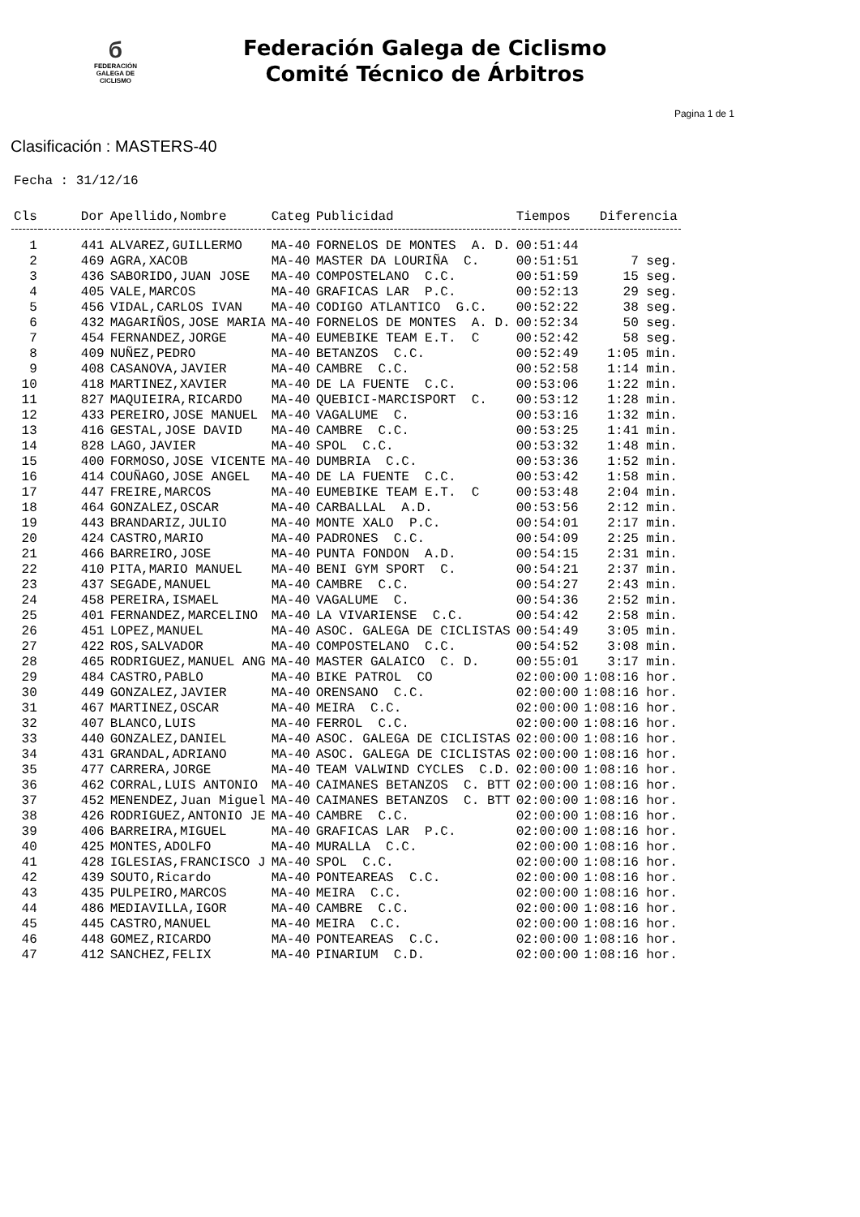б
FEDERACIÓN
GALEGA DE
CICLISMO
Federación Galega de Ciclismo
Comité Técnico de Árbitros
Pagina 1 de 1
Clasificación : MASTERS-40
Fecha : 31/12/16
| Cls | Dor | Apellido,Nombre | Categ | Publicidad | Tiempos | Diferencia |
| --- | --- | --- | --- | --- | --- | --- |
| 1 | 441 | ALVAREZ,GUILLERMO | MA-40 | FORNELOS DE MONTES A. D. | 00:51:44 | |
| 2 | 469 | AGRA,XACOB | MA-40 | MASTER DA LOURIÑA C. | 00:51:51 | 7 seg. |
| 3 | 436 | SABORIDO,JUAN JOSE | MA-40 | COMPOSTELANO C.C. | 00:51:59 | 15 seg. |
| 4 | 405 | VALE,MARCOS | MA-40 | GRAFICAS LAR P.C. | 00:52:13 | 29 seg. |
| 5 | 456 | VIDAL,CARLOS IVAN | MA-40 | CODIGO ATLANTICO G.C. | 00:52:22 | 38 seg. |
| 6 | 432 | MAGARIÑOS,JOSE MARIA | MA-40 | FORNELOS DE MONTES A. D. | 00:52:34 | 50 seg. |
| 7 | 454 | FERNANDEZ,JORGE | MA-40 | EUMEBIKE TEAM E.T. C | 00:52:42 | 58 seg. |
| 8 | 409 | NUÑEZ,PEDRO | MA-40 | BETANZOS C.C. | 00:52:49 | 1:05 min. |
| 9 | 408 | CASANOVA,JAVIER | MA-40 | CAMBRE C.C. | 00:52:58 | 1:14 min. |
| 10 | 418 | MARTINEZ,XAVIER | MA-40 | DE LA FUENTE C.C. | 00:53:06 | 1:22 min. |
| 11 | 827 | MAQUIEIRA,RICARDO | MA-40 | QUEBICI-MARCISPORT C. | 00:53:12 | 1:28 min. |
| 12 | 433 | PEREIRO,JOSE MANUEL | MA-40 | VAGALUME C. | 00:53:16 | 1:32 min. |
| 13 | 416 | GESTAL,JOSE DAVID | MA-40 | CAMBRE C.C. | 00:53:25 | 1:41 min. |
| 14 | 828 | LAGO,JAVIER | MA-40 | SPOL C.C. | 00:53:32 | 1:48 min. |
| 15 | 400 | FORMOSO,JOSE VICENTE | MA-40 | DUMBRIA C.C. | 00:53:36 | 1:52 min. |
| 16 | 414 | COUÑAGO,JOSE ANGEL | MA-40 | DE LA FUENTE C.C. | 00:53:42 | 1:58 min. |
| 17 | 447 | FREIRE,MARCOS | MA-40 | EUMEBIKE TEAM E.T. C | 00:53:48 | 2:04 min. |
| 18 | 464 | GONZALEZ,OSCAR | MA-40 | CARBALLAL A.D. | 00:53:56 | 2:12 min. |
| 19 | 443 | BRANDARIZ,JULIO | MA-40 | MONTE XALO P.C. | 00:54:01 | 2:17 min. |
| 20 | 424 | CASTRO,MARIO | MA-40 | PADRONES C.C. | 00:54:09 | 2:25 min. |
| 21 | 466 | BARREIRO,JOSE | MA-40 | PUNTA FONDON A.D. | 00:54:15 | 2:31 min. |
| 22 | 410 | PITA,MARIO MANUEL | MA-40 | BENI GYM SPORT C. | 00:54:21 | 2:37 min. |
| 23 | 437 | SEGADE,MANUEL | MA-40 | CAMBRE C.C. | 00:54:27 | 2:43 min. |
| 24 | 458 | PEREIRA,ISMAEL | MA-40 | VAGALUME C. | 00:54:36 | 2:52 min. |
| 25 | 401 | FERNANDEZ,MARCELINO | MA-40 | LA VIVARIENSE C.C. | 00:54:42 | 2:58 min. |
| 26 | 451 | LOPEZ,MANUEL | MA-40 | ASOC. GALEGA DE CICLISTAS | 00:54:49 | 3:05 min. |
| 27 | 422 | ROS,SALVADOR | MA-40 | COMPOSTELANO C.C. | 00:54:52 | 3:08 min. |
| 28 | 465 | RODRIGUEZ,MANUEL ANG | MA-40 | MASTER GALAICO C. D. | 00:55:01 | 3:17 min. |
| 29 | 484 | CASTRO,PABLO | MA-40 | BIKE PATROL CO | 02:00:00 | 1:08:16 hor. |
| 30 | 449 | GONZALEZ,JAVIER | MA-40 | ORENSANO C.C. | 02:00:00 | 1:08:16 hor. |
| 31 | 467 | MARTINEZ,OSCAR | MA-40 | MEIRA C.C. | 02:00:00 | 1:08:16 hor. |
| 32 | 407 | BLANCO,LUIS | MA-40 | FERROL C.C. | 02:00:00 | 1:08:16 hor. |
| 33 | 440 | GONZALEZ,DANIEL | MA-40 | ASOC. GALEGA DE CICLISTAS | 02:00:00 | 1:08:16 hor. |
| 34 | 431 | GRANDAL,ADRIANO | MA-40 | ASOC. GALEGA DE CICLISTAS | 02:00:00 | 1:08:16 hor. |
| 35 | 477 | CARRERA,JORGE | MA-40 | TEAM VALWIND CYCLES C.D. | 02:00:00 | 1:08:16 hor. |
| 36 | 462 | CORRAL,LUIS ANTONIO | MA-40 | CAIMANES BETANZOS C. BTT | 02:00:00 | 1:08:16 hor. |
| 37 | 452 | MENENDEZ,Juan Miguel | MA-40 | CAIMANES BETANZOS C. BTT | 02:00:00 | 1:08:16 hor. |
| 38 | 426 | RODRIGUEZ,ANTONIO JE | MA-40 | CAMBRE C.C. | 02:00:00 | 1:08:16 hor. |
| 39 | 406 | BARREIRA,MIGUEL | MA-40 | GRAFICAS LAR P.C. | 02:00:00 | 1:08:16 hor. |
| 40 | 425 | MONTES,ADOLFO | MA-40 | MURALLA C.C. | 02:00:00 | 1:08:16 hor. |
| 41 | 428 | IGLESIAS,FRANCISCO J | MA-40 | SPOL C.C. | 02:00:00 | 1:08:16 hor. |
| 42 | 439 | SOUTO,Ricardo | MA-40 | PONTEAREAS C.C. | 02:00:00 | 1:08:16 hor. |
| 43 | 435 | PULPEIRO,MARCOS | MA-40 | MEIRA C.C. | 02:00:00 | 1:08:16 hor. |
| 44 | 486 | MEDIAVILLA,IGOR | MA-40 | CAMBRE C.C. | 02:00:00 | 1:08:16 hor. |
| 45 | 445 | CASTRO,MANUEL | MA-40 | MEIRA C.C. | 02:00:00 | 1:08:16 hor. |
| 46 | 448 | GOMEZ,RICARDO | MA-40 | PONTEAREAS C.C. | 02:00:00 | 1:08:16 hor. |
| 47 | 412 | SANCHEZ,FELIX | MA-40 | PINARIUM C.D. | 02:00:00 | 1:08:16 hor. |